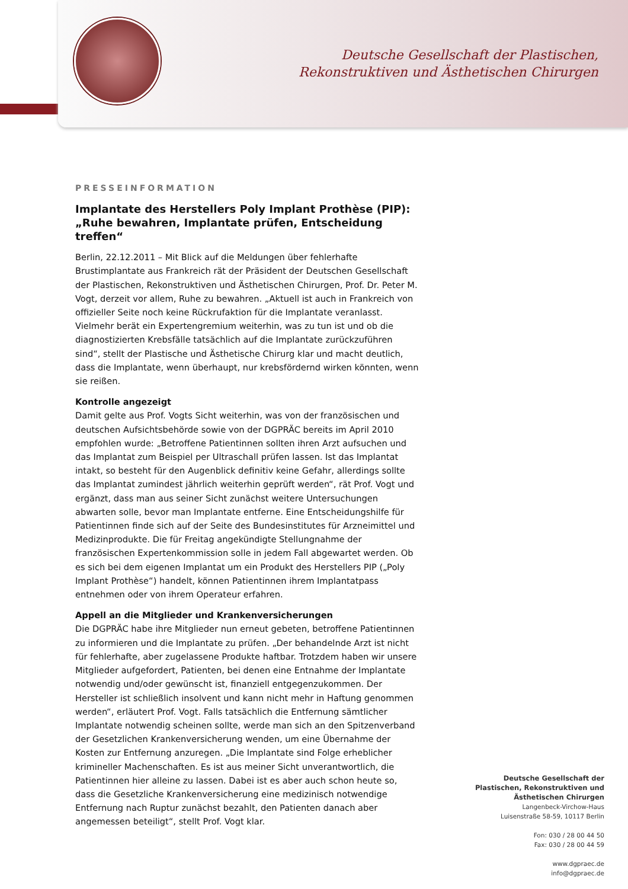Deutsche Gesellschaft der Plastischen,
Rekonstruktiven und Ästhetischen Chirurgen
PRESSEINFORMATION
Implantate des Herstellers Poly Implant Prothèse (PIP):
„Ruhe bewahren, Implantate prüfen, Entscheidung treffen“
Berlin, 22.12.2011 – Mit Blick auf die Meldungen über fehlerhafte Brustimplantate aus Frankreich rät der Präsident der Deutschen Gesellschaft der Plastischen, Rekonstruktiven und Ästhetischen Chirurgen, Prof. Dr. Peter M. Vogt, derzeit vor allem, Ruhe zu bewahren. „Aktuell ist auch in Frankreich von offizieller Seite noch keine Rückrufaktion für die Implantate veranlasst. Vielmehr berät ein Expertengremium weiterhin, was zu tun ist und ob die diagnostizierten Krebsfälle tatsächlich auf die Implantate zurückzuführen sind“, stellt der Plastische und Ästhetische Chirurg klar und macht deutlich, dass die Implantate, wenn überhaupt, nur krebsfördernd wirken könnten, wenn sie reißen.
Kontrolle angezeigt
Damit gelte aus Prof. Vogts Sicht weiterhin, was von der französischen und deutschen Aufsichtsbehörde sowie von der DGPRÄC bereits im April 2010 empfohlen wurde: „Betroffene Patientinnen sollten ihren Arzt aufsuchen und das Implantat zum Beispiel per Ultraschall prüfen lassen. Ist das Implantat intakt, so besteht für den Augenblick definitiv keine Gefahr, allerdings sollte das Implantat zumindest jährlich weiterhin geprüft werden“, rät Prof. Vogt und ergänzt, dass man aus seiner Sicht zunächst weitere Untersuchungen abwarten solle, bevor man Implantate entferne. Eine Entscheidungshilfe für Patientinnen finde sich auf der Seite des Bundesinstitutes für Arzneimittel und Medizinprodukte. Die für Freitag angekündigte Stellungnahme der französischen Expertenkommission solle in jedem Fall abgewartet werden. Ob es sich bei dem eigenen Implantat um ein Produkt des Herstellers PIP („Poly Implant Prothèse“) handelt, können Patientinnen ihrem Implantatpass entnehmen oder von ihrem Operateur erfahren.
Appell an die Mitglieder und Krankenversicherungen
Die DGPRÄC habe ihre Mitglieder nun erneut gebeten, betroffene Patientinnen zu informieren und die Implantate zu prüfen. „Der behandelnde Arzt ist nicht für fehlerhafte, aber zugelassene Produkte haftbar. Trotzdem haben wir unsere Mitglieder aufgefordert, Patienten, bei denen eine Entnahme der Implantate notwendig und/oder gewünscht ist, finanziell entgegenzukommen. Der Hersteller ist schließlich insolvent und kann nicht mehr in Haftung genommen werden“, erläutert Prof. Vogt. Falls tatsächlich die Entfernung sämtlicher Implantate notwendig scheinen sollte, werde man sich an den Spitzenverband der Gesetzlichen Krankenversicherung wenden, um eine Übernahme der Kosten zur Entfernung anzuregen. „Die Implantate sind Folge erheblicher krimineller Machenschaften. Es ist aus meiner Sicht unverantwortlich, die Patientinnen hier alleine zu lassen. Dabei ist es aber auch schon heute so, dass die Gesetzliche Krankenversicherung eine medizinisch notwendige Entfernung nach Ruptur zunächst bezahlt, den Patienten danach aber angemessen beteiligt“, stellt Prof. Vogt klar.
Deutsche Gesellschaft der
Plastischen, Rekonstruktiven und
Ästhetischen Chirurgen
Langenbeck-Virchow-Haus
Luisenstraße 58-59, 10117 Berlin
Fon: 030 / 28 00 44 50
Fax: 030 / 28 00 44 59
www.dgpraec.de
info@dgpraec.de